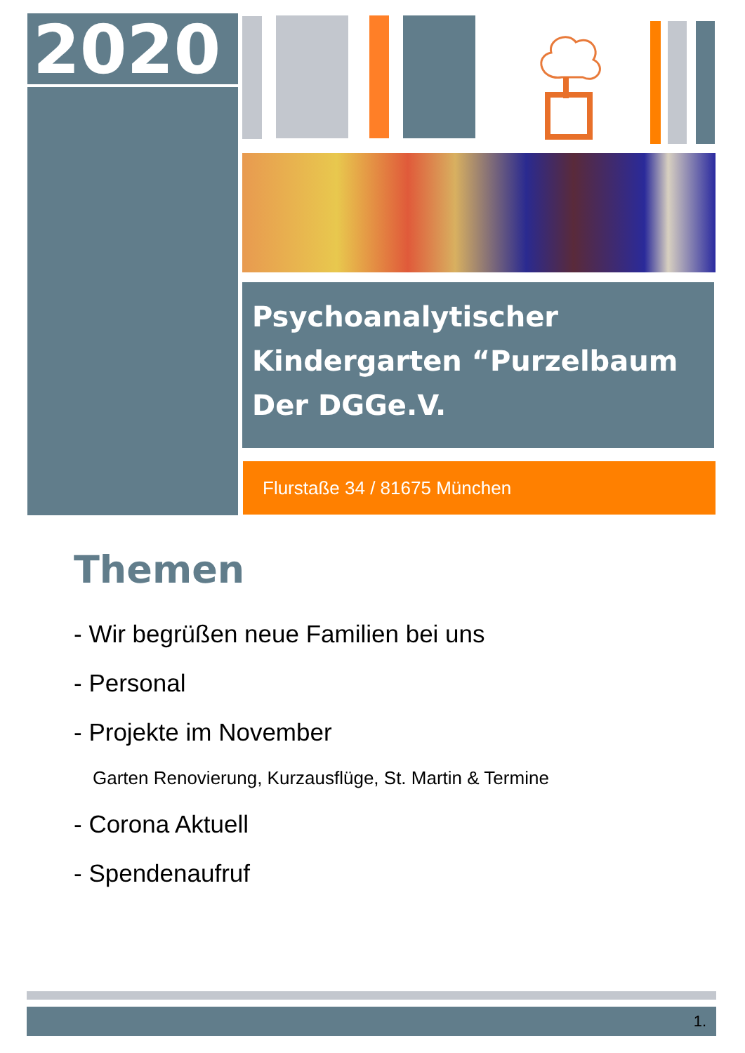2020
Psychoanalytischer
Kindergarten “Purzelbaum
Der DGGe.V.
Flurstaße 34 / 81675 München
Themen
- Wir begrüßen neue Familien bei uns
- Personal
- Projekte im November
Garten Renovierung, Kurzausflüge, St. Martin & Termine
- Corona Aktuell
- Spendenaufruf
1.